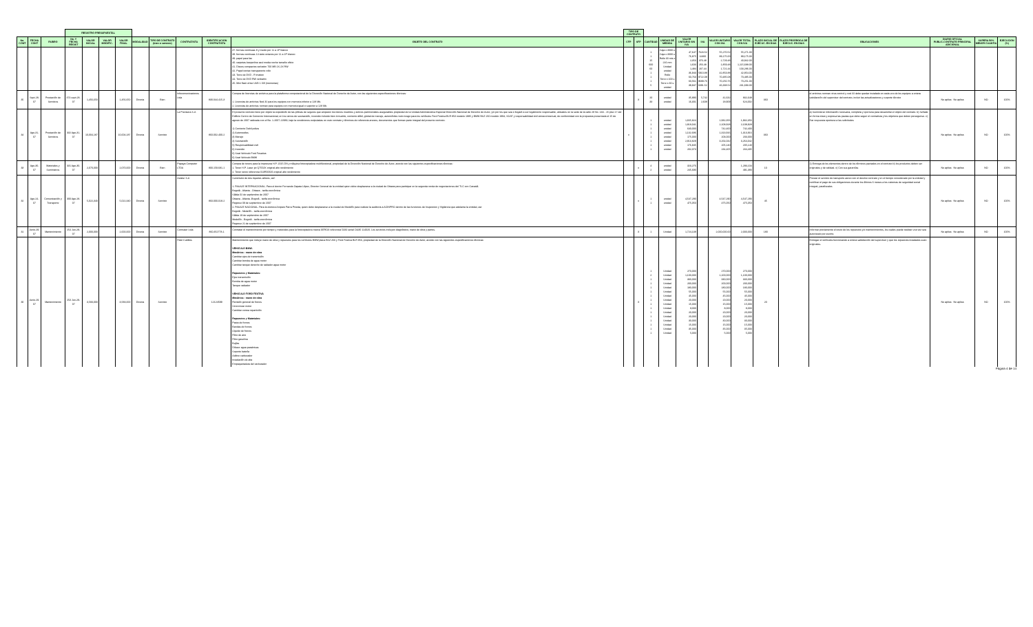| | | | REGISTRO PRESUPUESTAL | | | | | | | | | TIPO DE CONTRATO | | | | | | | | | | | | | |
| --- | --- | --- | --- | --- | --- | --- | --- | --- | --- | --- | --- | --- | --- | --- | --- | --- | --- | --- | --- | --- | --- | --- | --- | --- | --- |
| No. CONT | FECHA CONT | RUBRO | No. Y FECHA REGIST | VALOR INICIAL | VALOR MODIFIC. | VALOR FINAL | MODALIDAD | TIPO DE CONTRATO (bien o servicio) | CONTRATISTA | IDENTIFICACION CONTRATISTA | OBJETO DEL CONTRATO | CFP | SFP | CANTIDAD | UNIDAD DE MEDIDA | VALOR UNITARIO SIN IVA | IVA | VALOR UNITARIO CON IVA | VALOR TOTAL CON IVA | PLAZO INICIAL DE EJECUC. EN DIAS | PLAZO PRORROGA DE EJECUC. EN DIAS | OBLIGACIONES | DIARIO OFICIAL PUBLIC.CONTRATO PRINCIPAL ADICIONAL | SUPERA 50% MENOR CUANTIA | EJECUCION (%) |
| | | | | | | | | | | | 37. formas continuas 9 y medio por 11 a 1P blanco 38. formas continuas 14 siete octavos por 11 a 1P blanco 39. papel para fax 40. carpetas keeperline azul media noche tamaño oficio 41. Discos compactos verbatim 700 MB 1X-2X RW 42. Papel contac transparente rollo 43. Torre de DVD - R imation 44. Torre de DVD RW verbatim 45. Mini flash drive USB 1 GB (memorias) | | | 1 1 15 600 60 1 1 1 5 | Caja x 3000 u Caja x 3000 u Rollo 30 mts x 216 mm Unidad unidad Rollo Torre x 100 u Torre x 30 u unidad | 47,647 76,875 2,353 1,603 1,484 36,943 60,763 60,561 39,947 | 7623.52 12300 376.48 256.48 237.44 5910.88 9722.08 9689.76 6391.52 | 55,270.52 89,175.00 2,729.48 1,859.48 1,721.44 42,853.88 70,485.08 70,250.76 46,338.52 | 55,271.00 89,175.00 40,942.00 1,115,688.00 103,286.00 42,854.00 70,485.00 70,251.00 231,693.00 | | | | | | |
| 35 | Sept-28-07 | Prestación de Servicios | 374 sept-28-07 | 1,456,650 | | 1,456,650 | Directa | Bien | Infocomunicaciones Ltda | 830.044.415-3 | Compra de licencias de antivirus para la plataforma computacional de la Dirección Nacional de Derecho de Autor, con las siguientes especificaciones técnicas: 1. Licencias de antivirus Nod 32 para los equipos con memoria inferior a 128 Mb. 2. Licencias de antivirus norman para equipos con memoria igual o superior a 128 Mb. | | X | 20 33 | unidad unidad | 35,890 16,301 | 5,742 2,608 | 41,632 18,909 | 832,648 624,002 | 360 | | el antivirus norman virus control y nod 32 debe quedar instalado en cada uno de los equipos a entera satisfacción del supervisor del contrato, incluir las actualizaciones y soporte técnico | No aplica No aplica | NO | 100% |
| 34 | Ago-31-07 | Prestación de Servicios | 332 Ago-31-07 | 10,004,187 | | 10,004,187 | Directa | Servicio | La Previsora S.A | 860.002.400-2 | El presente contrato tiene por objeto la expedición de las pólizas de seguros que amparen los bienes muebles y activos patrimoniales asegurables propiedad de la Unidad Administrativa Especial Dirección Nacional de Derecho de Autor, y/o por los que sea o llegaré a ser legalmente responsable, ubicados en la sede de la calle 28 No. 13A - 15 piso 17 del Edificio Centro de Comercio Internacional, en los ramos de sustracción, incendio incluido bien inmueble, corriente débil, global de manejo, automóviles todo riesgo para los vehículos Ford Festiva BLR 853 modelo 1995 y BMW BSZ 260 modelo 1994, SOAT y responsabilidad civil extracontractual, de conformidad con la propuesta presentada el 15 de agosto de 2007 radicada con el No. 1-2007-22983, bajo la condiciones estipuladas en este contrato y términos de referencia anexos, documentos que forman parte integral del presente contrato. 1) Corriente Debil poliza 2) Automoviles 3) Manejo 4) Sustracción 5) Responsabilidad civil 6) Incendio 6) Soat Vehiculo Ford Fesativa 6) Soat Vehiculo BMW | x | | 1 1 1 1 1 1 1 1 | unidad unidad unidad unidad unidad unidad unidad unidad | 1,665,824 1,818,041 640,000 1,132,686 175,000 2,813,829 176,845 202,073 | | 1,932,356 2,108,928 742,400 1,313,916 203,000 3,264,042 205,140 234,405 | 1,932,356 2,108,928 742,400 1,313,916 203,000 3,264,042 205,140 234,405 | 360 | | a) Suministrar información necesaria, completa y oportuna para desarrollar el objeto del contrato. b) Señalar en forma clara y expresa las pautas que debe seguir el contratista y los objetivos que deben perseguirse. c) Dar respuesta oportuna a las solicitudes | No aplica No aplica | NO | 100% |
| 33 | Ago-30-07 | Materiales y Suministros | 331 Ago-30-07 | 2,070,000 | | 2,070,000 | Directa | Bien | Papaya Computer LTDA | 800.159.681-1 | Compra de toners para la impresora H.P. 2015 DN y máquina fotocopiadora multifuncional, propiedad de la Dirección Nacional de Derecho de Autor, acorde con las siguientes especificaciones técnicas: 1. Toner H.P. Laser jet Q7553X original alto rendimiento 2. Toner xerox referencia 013R00606 original alto rendimiento | | x | 4 2 | unidad unidad | 323,276 245,690 | | | 1,293,104 491,380 | 10 | | 1) Entrega de los elementos dentro de los términos pactados en el contrato b) los productos deben ser originales y de calidad. c) Con sus garantías | No aplica No aplica | NO | 100% |
| 32 | Ago-24-07 | Comunicación y Transporte | 300 Ago-28-07 | 5,022,340 | | 5,022,340 | Directa | Servicio | Aviatur S.A | 860.000.018-2 | Suministro de dos tiquetes aéreos, así: 1. PASAJE INTERNACIONAL. Para el doctor Fernando Zapata López, Director General de la entidad quien debe desplazarse a la ciudad de Ottawa para participar en la segunda ronda de negociaciones del TLC con Canadá. Bogotá - Atlanta - Ottawa - tarifa económica Sálida 02 de septiembre de 2007 Ottawa - Atlanta -Bogotá - tarifa económica Regreso 09 de septiembre de 2007 2. PASAJE NACIONAL. Para la doctora Amparo Parra Pineda, quien debe desplazarse a la ciudad de Medellín para realizar la auditoria a ACINPRO dentro de las funciones de Inspeccion y Vigilancia que adelanta la entidad, asi: Bogotá - Medellín - tarifa económica Sálida 19 de septiembre de 2007 Medellín - Bogotá - tarifa económica Regreso 21 de septiembre de 2007 | | x | 1 1 | unidad unidad | 4,547,290 475,050 | | 4,547,290 475,050 | 4,547,290 475,050 | 45 | | Prestar el servicio de transporte aereo con el destino contrato y en el tiempo considerado por la entidad y certificar el pago de sus obligaciones durante los últimos 6 meses a los sistemas de seguridad social integral, parafiscales | No aplica No aplica | NO | 100% |
| 31 | Junio-29-07 | Mantenimiento | 254 Jun-29-07 | 2,000,000 | | 2,000,000 | Directa | Servicio | Comsiser Ltda | 860.352778-1 | Contratar el mantenimiento por tiempo y materiales para la fotocopiadora marca XEROX referencia 5334 serial OU30 114020. Los servicios incluyen diagnóstico, mano de obra y partes. | | X | 1 | Unidad | 1,724,138 | | 2,000,000.00 | 2,000,000 | 180 | | Informar previamente el costo de los repuestos y/o mantenimientos, los cuales puede realizar una vez sea autorizado por escrito. | No aplica No aplica | NO | 100% |
| 30 | Junio-29-07 | Mantenimiento | 253 Jun-29-07 | 3,583,000 | | 3,583,000 | Directa | Servicio | Fidel Cubillos | 12124599 | Mantenimiento que incluye mano de obra y repuestos para los vehículos BMW placa BSZ 260 y Ford Festiva BLR 853, propiedad de la Dirección Nacional de Derecho de Autor, acorde con las siguientes especificaciones técnicas: VEHICULO BMW. Mecánica - mano de obra Cambiar ejes de transmisión Cambiar bomba de agua motor Cambiar tanque derecho de radiador agua motor Repuestos y Materiales: Ejes transmisión Bomba de agua motor Tanque radiador VEHICULO FORD FESTIVA Mecánica - mano de obra Revisión general de frenos Sincronizar motor Cambiar correa repartición Repuestos y Materiales: Pasta de frenos Bandas de frenos Líquido de frenos Filtro de aire Filtro gasolina Bujías Difusor agua parabrisas Soporte batería Aditivo carburador Instalación de alta Empaquetadura del carburador | | X | 1 2 1 1 1 1 1 1 1 1 1 1 1 1 1 1 | Unidad Unidad Unidad Unidad Unidad Unidad Unidad Unidad Unidad Unidad Unidad Unidad Unidad Unidad Unidad Unidad | 270,000 1,100,000 330,000 200,000 180,000 55,000 45,000 20,000 15,000 8,000 20,000 20,000 30,000 15,000 35,000 5,000 | | 270,000 1,100,000 330,000 200,000 180,000 55,000 45,000 20,000 15,000 8,000 20,000 20,000 30,000 15,000 35,000 5,000 | 270,000 1,100,000 330,000 200,000 180,000 55,000 45,000 20,000 15,000 8,000 20,000 20,000 30,000 15,000 35,000 5,000 | 20 | | Entregar el vehículos funcionando a entera satisfacción del supervisor y que los repuestos instalados sean originales. | No aplica No aplica | NO | 100% |
Página 4 de 14